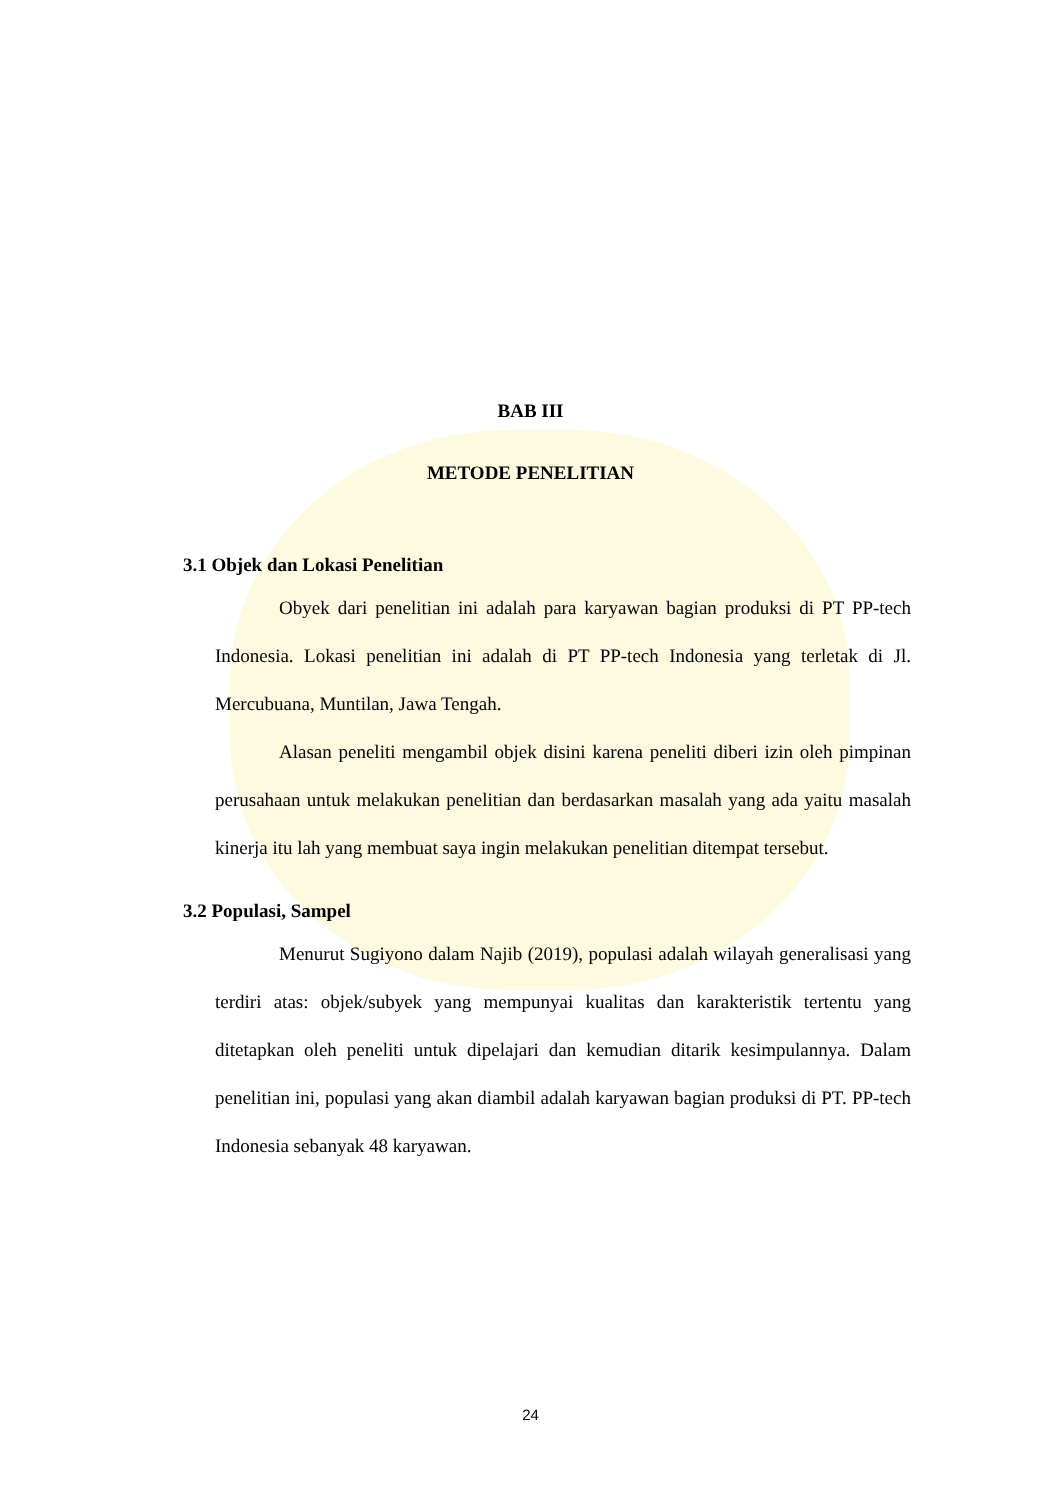BAB III
METODE PENELITIAN
3.1 Objek dan Lokasi Penelitian
Obyek dari penelitian ini adalah para karyawan bagian produksi di PT PP-tech Indonesia. Lokasi penelitian ini adalah di PT PP-tech Indonesia yang terletak di Jl. Mercubuana, Muntilan, Jawa Tengah.
Alasan peneliti mengambil objek disini karena peneliti diberi izin oleh pimpinan perusahaan untuk melakukan penelitian dan berdasarkan masalah yang ada yaitu masalah kinerja itu lah yang membuat saya ingin melakukan penelitian ditempat tersebut.
3.2 Populasi, Sampel
Menurut Sugiyono dalam Najib (2019), populasi adalah wilayah generalisasi yang terdiri atas: objek/subyek yang mempunyai kualitas dan karakteristik tertentu yang ditetapkan oleh peneliti untuk dipelajari dan kemudian ditarik kesimpulannya. Dalam penelitian ini, populasi yang akan diambil adalah karyawan bagian produksi di PT. PP-tech Indonesia sebanyak 48 karyawan.
24